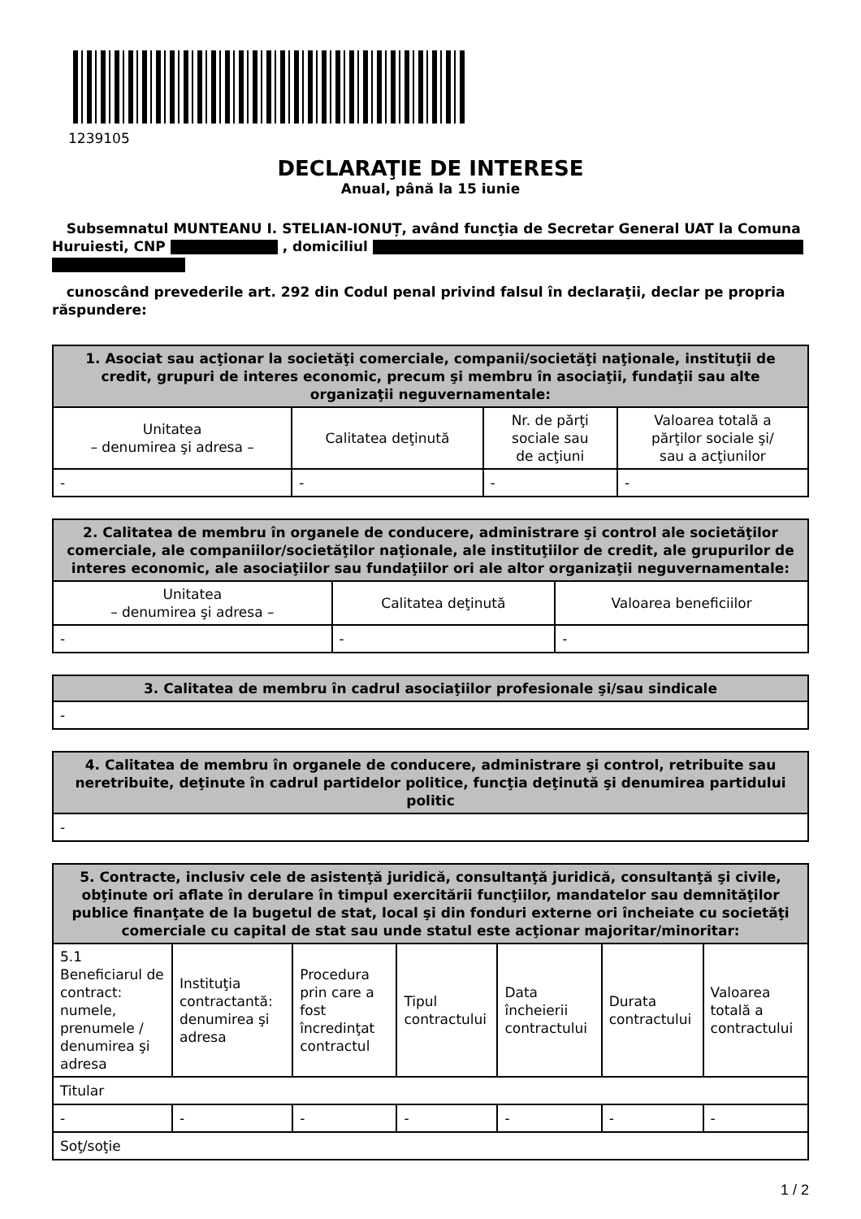1239105
DECLARAŢIE DE INTERESE
Anual, până la 15 iunie
Subsemnatul MUNTEANU I. STELIAN-IONUȚ, având funcţia de Secretar General UAT la Comuna Huruiesti, CNP , domiciliul
cunoscând prevederile art. 292 din Codul penal privind falsul în declaraţii, declar pe propria răspundere:
| 1. Asociat sau acţionar la societăţi comerciale, companii/societăţi naţionale, instituţii de credit, grupuri de interes economic, precum şi membru în asociaţii, fundaţii sau alte organizaţii neguvernamentale: | | | |
| --- | --- | --- | --- |
| Unitatea – denumirea şi adresa – | Calitatea deţinută | Nr. de părţi sociale sau de acţiuni | Valoarea totală a părţilor sociale şi/ sau a acţiunilor |
| - | - | - | - |
| 2. Calitatea de membru în organele de conducere, administrare şi control ale societăţilor comerciale, ale companiilor/societăţilor naţionale, ale instituţiilor de credit, ale grupurilor de interes economic, ale asociaţiilor sau fundaţiilor ori ale altor organizaţii neguvernamentale: | | |
| --- | --- | --- |
| Unitatea – denumirea şi adresa – | Calitatea deţinută | Valoarea beneficiilor |
| - | - | - |
| 3. Calitatea de membru în cadrul asociaţiilor profesionale şi/sau sindicale |
| --- |
| - |
| 4. Calitatea de membru în organele de conducere, administrare şi control, retribuite sau neretribuite, deţinute în cadrul partidelor politice, funcţia deţinută şi denumirea partidului politic |
| --- |
| - |
| 5. Contracte, inclusiv cele de asistenţă juridică, consultanţă juridică, consultanţă şi civile, obţinute ori aflate în derulare în timpul exercitării funcţiilor, mandatelor sau demnităţilor publice finanţate de la bugetul de stat, local şi din fonduri externe ori încheiate cu societăţi comerciale cu capital de stat sau unde statul este acţionar majoritar/minoritar: | | | | | | |
| --- | --- | --- | --- | --- | --- | --- |
| 5.1 Beneficiarul de contract: numele, prenumele / denumirea şi adresa | Instituţia contractantă: denumirea şi adresa | Procedura prin care a fost încredinţat contractul | Tipul contractului | Data încheierii contractului | Durata contractului | Valoarea totală a contractului |
| Titular | | | | | | |
| - | - | - | - | - | - | - |
| Soţ/soţie | | | | | | |
1 / 2